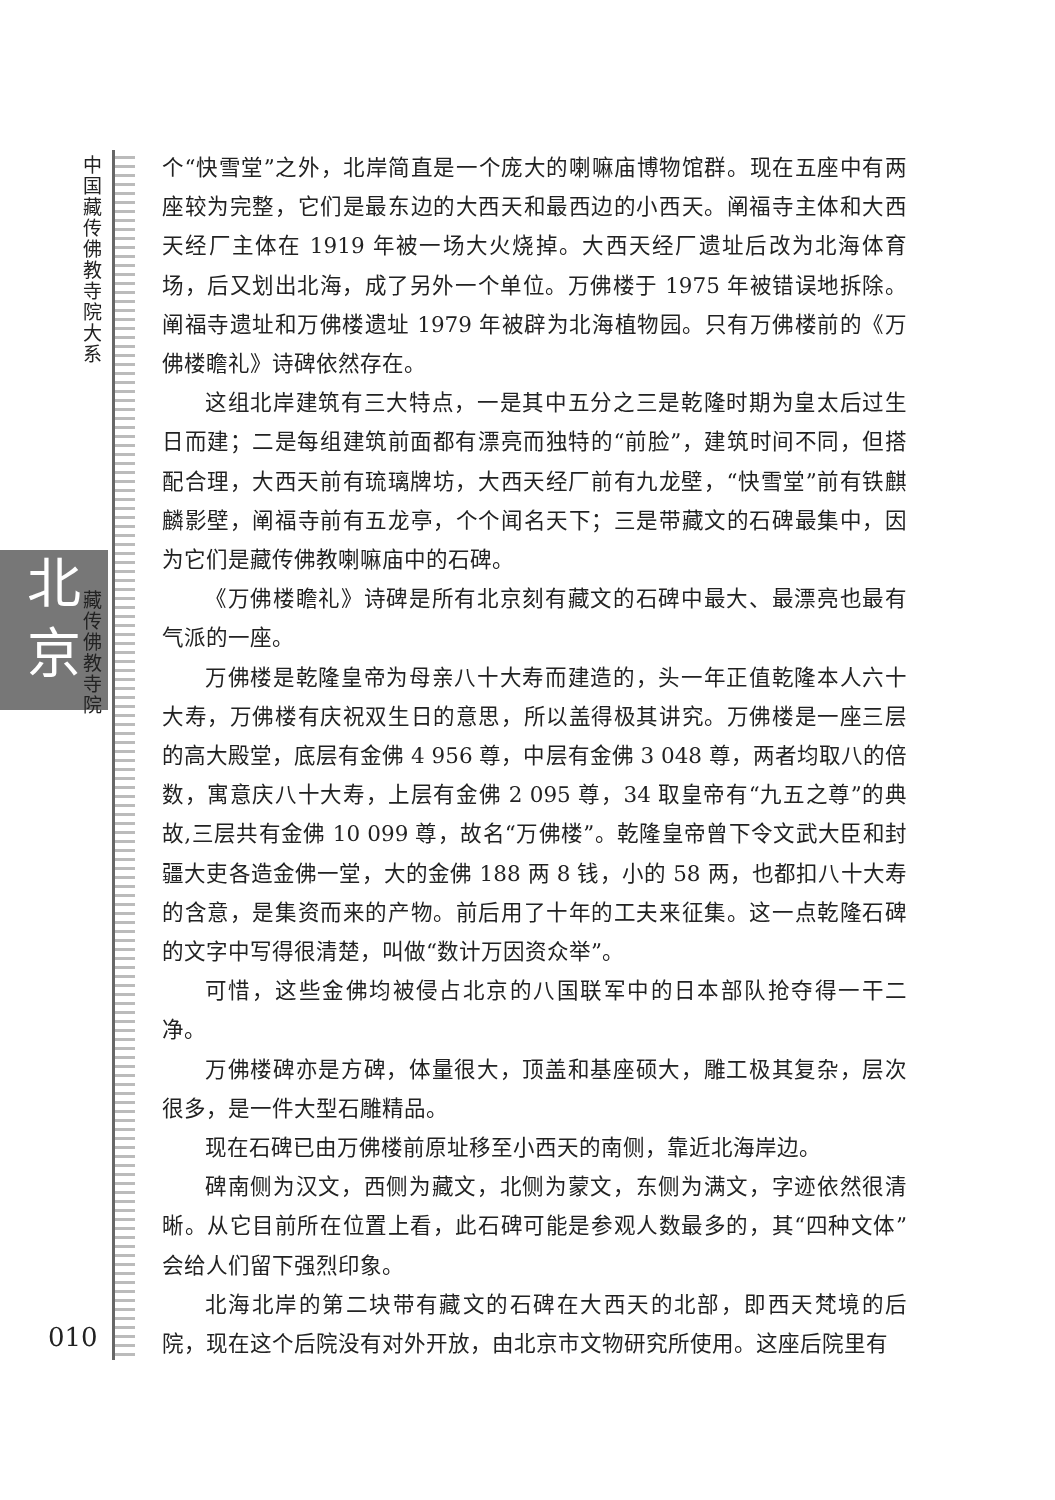中国藏传佛教寺院大系
北
京
藏传佛教寺院
010
个“快雪堂”之外，北岸简直是一个庞大的喇嘛庙博物馆群。现在五座中有两座较为完整，它们是最东边的大西天和最西边的小西天。阐福寺主体和大西天经厂主体在 1919 年被一场大火烧掉。大西天经厂遗址后改为北海体育场，后又划出北海，成了另外一个单位。万佛楼于 1975 年被错误地拆除。阐福寺遗址和万佛楼遗址 1979 年被辟为北海植物园。只有万佛楼前的《万佛楼瞻礼》诗碑依然存在。
这组北岸建筑有三大特点，一是其中五分之三是乾隆时期为皇太后过生日而建；二是每组建筑前面都有漂亮而独特的“前脸”，建筑时间不同，但搭配合理，大西天前有琉璃牌坊，大西天经厂前有九龙壁，“快雪堂”前有铁麒麟影壁，阐福寺前有五龙亭，个个闻名天下；三是带藏文的石碑最集中，因为它们是藏传佛教喇嘛庙中的石碑。
《万佛楼瞻礼》诗碑是所有北京刻有藏文的石碑中最大、最漂亮也最有气派的一座。
万佛楼是乾隆皇帝为母亲八十大寿而建造的，头一年正值乾隆本人六十大寿，万佛楼有庆祝双生日的意思，所以盖得极其讲究。万佛楼是一座三层的高大殿堂，底层有金佛 4 956 尊，中层有金佛 3 048 尊，两者均取八的倍数，寓意庆八十大寿，上层有金佛 2 095 尊，34 取皇帝有“九五之尊”的典故,三层共有金佛 10 099 尊，故名“万佛楼”。乾隆皇帝曾下令文武大臣和封疆大吏各造金佛一堂，大的金佛 188 两 8 钱，小的 58 两，也都扣八十大寿的含意，是集资而来的产物。前后用了十年的工夫来征集。这一点乾隆石碑的文字中写得很清楚，叫做“数计万因资众举”。
可惜，这些金佛均被侵占北京的八国联军中的日本部队抢夺得一干二净。
万佛楼碑亦是方碑，体量很大，顶盖和基座硕大，雕工极其复杂，层次很多，是一件大型石雕精品。
现在石碑已由万佛楼前原址移至小西天的南侧，靠近北海岸边。
碑南侧为汉文，西侧为藏文，北侧为蒙文，东侧为满文，字迹依然很清晰。从它目前所在位置上看，此石碑可能是参观人数最多的，其“四种文体”会给人们留下强烈印象。
北海北岸的第二块带有藏文的石碑在大西天的北部，即西天梵境的后院，现在这个后院没有对外开放，由北京市文物研究所使用。这座后院里有